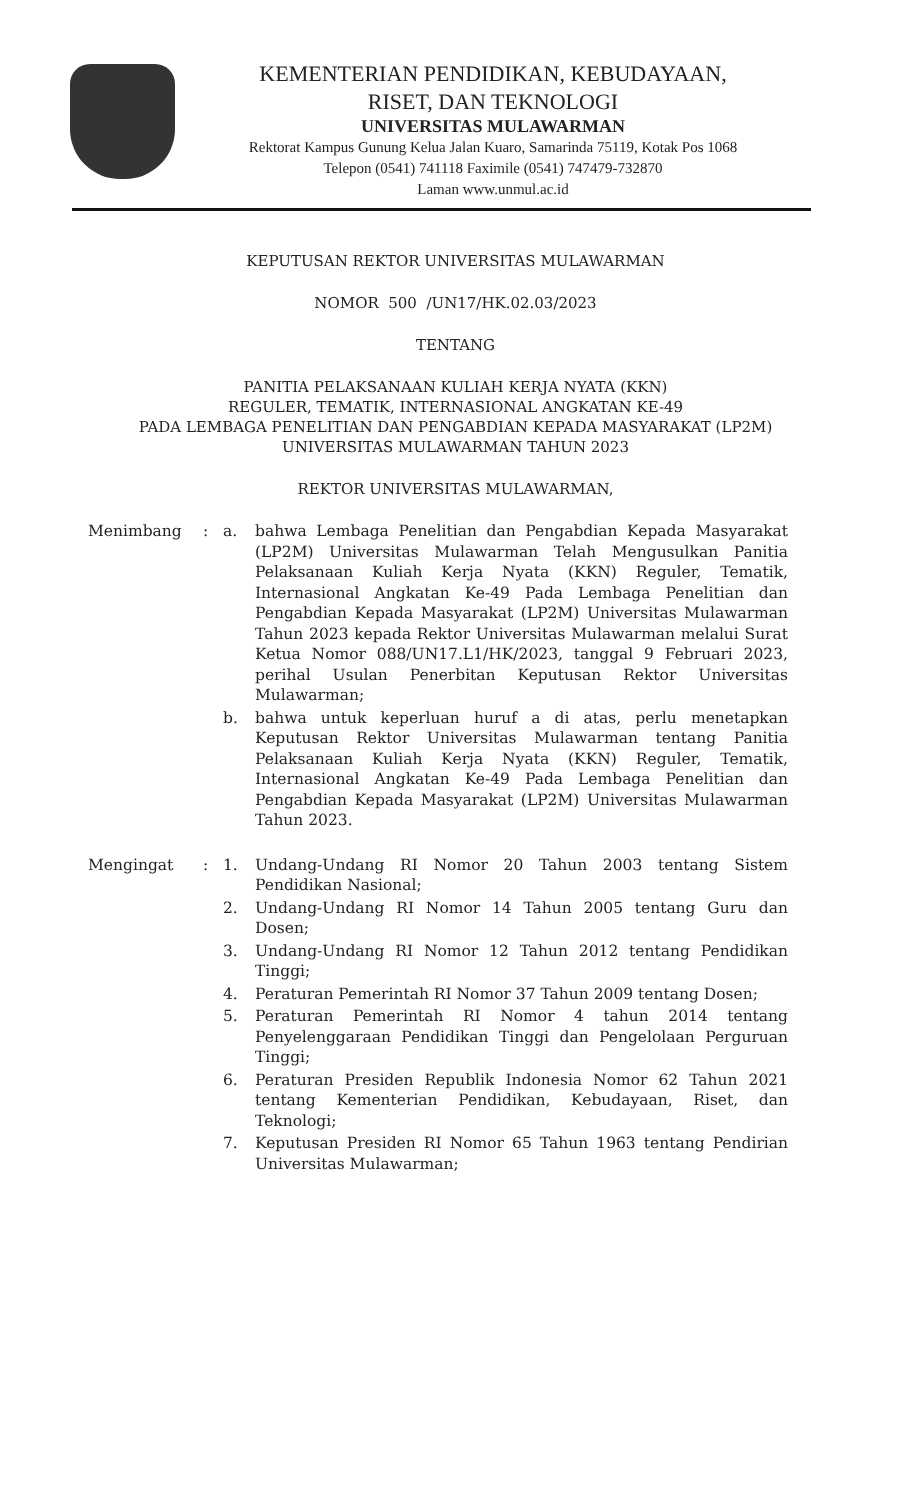KEMENTERIAN PENDIDIKAN, KEBUDAYAAN,
RISET, DAN TEKNOLOGI
UNIVERSITAS MULAWARMAN
Rektorat Kampus Gunung Kelua Jalan Kuaro, Samarinda 75119, Kotak Pos 1068
Telepon (0541) 741118 Faximile (0541) 747479-732870
Laman www.unmul.ac.id
KEPUTUSAN REKTOR UNIVERSITAS MULAWARMAN
NOMOR 500 /UN17/HK.02.03/2023
TENTANG
PANITIA PELAKSANAAN KULIAH KERJA NYATA (KKN)
REGULER, TEMATIK, INTERNASIONAL ANGKATAN KE-49
PADA LEMBAGA PENELITIAN DAN PENGABDIAN KEPADA MASYARAKAT (LP2M)
UNIVERSITAS MULAWARMAN TAHUN 2023
REKTOR UNIVERSITAS MULAWARMAN,
Menimbang : a. bahwa Lembaga Penelitian dan Pengabdian Kepada Masyarakat (LP2M) Universitas Mulawarman Telah Mengusulkan Panitia Pelaksanaan Kuliah Kerja Nyata (KKN) Reguler, Tematik, Internasional Angkatan Ke-49 Pada Lembaga Penelitian dan Pengabdian Kepada Masyarakat (LP2M) Universitas Mulawarman Tahun 2023 kepada Rektor Universitas Mulawarman melalui Surat Ketua Nomor 088/UN17.L1/HK/2023, tanggal 9 Februari 2023, perihal Usulan Penerbitan Keputusan Rektor Universitas Mulawarman;
b. bahwa untuk keperluan huruf a di atas, perlu menetapkan Keputusan Rektor Universitas Mulawarman tentang Panitia Pelaksanaan Kuliah Kerja Nyata (KKN) Reguler, Tematik, Internasional Angkatan Ke-49 Pada Lembaga Penelitian dan Pengabdian Kepada Masyarakat (LP2M) Universitas Mulawarman Tahun 2023.
Mengingat : 1. Undang-Undang RI Nomor 20 Tahun 2003 tentang Sistem Pendidikan Nasional;
2. Undang-Undang RI Nomor 14 Tahun 2005 tentang Guru dan Dosen;
3. Undang-Undang RI Nomor 12 Tahun 2012 tentang Pendidikan Tinggi;
4. Peraturan Pemerintah RI Nomor 37 Tahun 2009 tentang Dosen;
5. Peraturan Pemerintah RI Nomor 4 tahun 2014 tentang Penyelenggaraan Pendidikan Tinggi dan Pengelolaan Perguruan Tinggi;
6. Peraturan Presiden Republik Indonesia Nomor 62 Tahun 2021 tentang Kementerian Pendidikan, Kebudayaan, Riset, dan Teknologi;
7. Keputusan Presiden RI Nomor 65 Tahun 1963 tentang Pendirian Universitas Mulawarman;